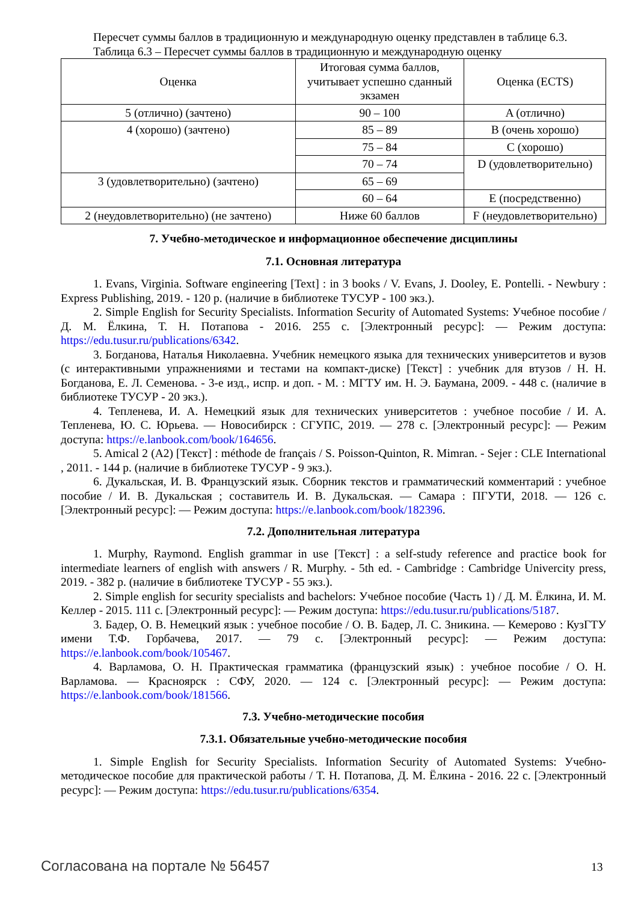Пересчет суммы баллов в традиционную и международную оценку представлен в таблице 6.3.
Таблица 6.3 – Пересчет суммы баллов в традиционную и международную оценку
| Оценка | Итоговая сумма баллов, учитывает успешно сданный экзамен | Оценка (ECTS) |
| 5 (отлично) (зачтено) | 90 – 100 | A (отлично) |
| 4 (хорошо) (зачтено) | 85 – 89 | B (очень хорошо) |
| | 75 – 84 | C (хорошо) |
| | 70 – 74 | D (удовлетворительно) |
| 3 (удовлетворительно) (зачтено) | 65 – 69 | |
| | 60 – 64 | E (посредственно) |
| 2 (неудовлетворительно) (не зачтено) | Ниже 60 баллов | F (неудовлетворительно) |
7. Учебно-методическое и информационное обеспечение дисциплины
7.1. Основная литература
1. Evans, Virginia. Software engineering [Text] : in 3 books / V. Evans, J. Dooley, E. Pontelli. - Newbury : Express Publishing, 2019. - 120 p. (наличие в библиотеке ТУСУР - 100 экз.).
2. Simple English for Security Specialists. Information Security of Automated Systems: Учебное пособие / Д. М. Ёлкина, Т. Н. Потапова - 2016. 255 с. [Электронный ресурс]: — Режим доступа: https://edu.tusur.ru/publications/6342.
3. Богданова, Наталья Николаевна. Учебник немецкого языка для технических университетов и вузов (с интерактивными упражнениями и тестами на компакт-диске) [Текст] : учебник для втузов / Н. Н. Богданова, Е. Л. Семенова. - 3-е изд., испр. и доп. - М. : МГТУ им. Н. Э. Баумана, 2009. - 448 с. (наличие в библиотеке ТУСУР - 20 экз.).
4. Тепленева, И. А. Немецкий язык для технических университетов : учебное пособие / И. А. Тепленева, Ю. С. Юрьева. — Новосибирск : СГУПС, 2019. — 278 с. [Электронный ресурс]: — Режим доступа: https://e.lanbook.com/book/164656.
5. Amical 2 (A2) [Текст] : méthode de français / S. Poisson-Quinton, R. Mimran. - Sejer : CLE International , 2011. - 144 p. (наличие в библиотеке ТУСУР - 9 экз.).
6. Дукальская, И. В. Французский язык. Сборник текстов и грамматический комментарий : учебное пособие / И. В. Дукальская ; составитель И. В. Дукальская. — Самара : ПГУТИ, 2018. — 126 с. [Электронный ресурс]: — Режим доступа: https://e.lanbook.com/book/182396.
7.2. Дополнительная литература
1. Murphy, Raymond. English grammar in use [Текст] : a self-study reference and practice book for intermediate learners of english with answers / R. Murphy. - 5th ed. - Cambridge : Cambridge Univercity press, 2019. - 382 p. (наличие в библиотеке ТУСУР - 55 экз.).
2. Simple english for security specialists and bachelors: Учебное пособие (Часть 1) / Д. М. Ёлкина, И. М. Келлер - 2015. 111 с. [Электронный ресурс]: — Режим доступа: https://edu.tusur.ru/publications/5187.
3. Бадер, О. В. Немецкий язык : учебное пособие / О. В. Бадер, Л. С. Зникина. — Кемерово : КузГТУ имени Т.Ф. Горбачева, 2017. — 79 с. [Электронный ресурс]: — Режим доступа: https://e.lanbook.com/book/105467.
4. Варламова, О. Н. Практическая грамматика (французский язык) : учебное пособие / О. Н. Варламова. — Красноярск : СФУ, 2020. — 124 с. [Электронный ресурс]: — Режим доступа: https://e.lanbook.com/book/181566.
7.3. Учебно-методические пособия
7.3.1. Обязательные учебно-методические пособия
1. Simple English for Security Specialists. Information Security of Automated Systems: Учебно-методическое пособие для практической работы / Т. Н. Потапова, Д. М. Ёлкина - 2016. 22 с. [Электронный ресурс]: — Режим доступа: https://edu.tusur.ru/publications/6354.
Согласована на портале № 56457 13